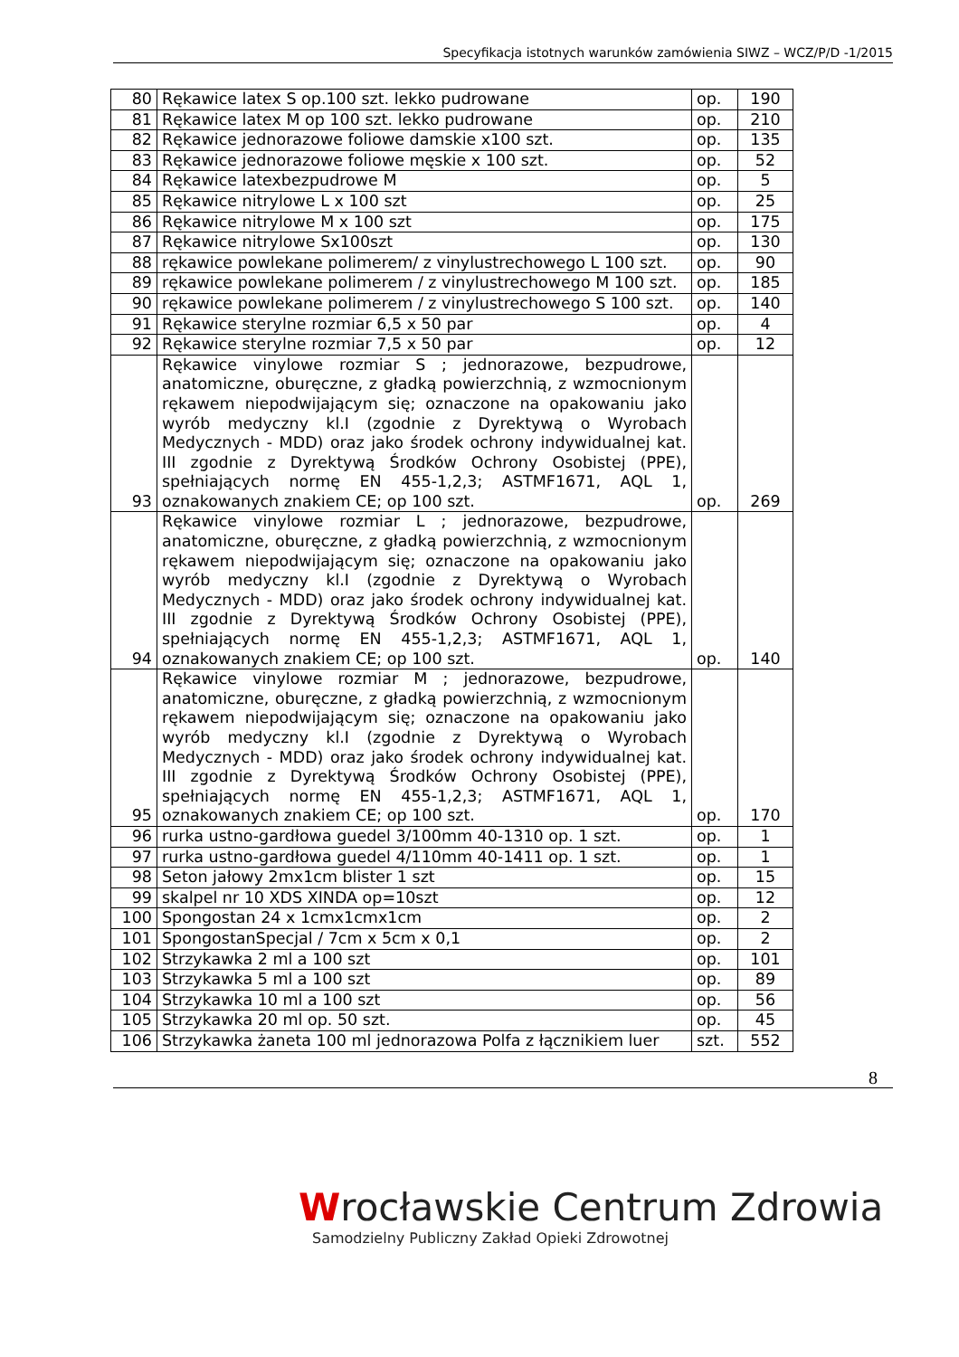Specyfikacja istotnych warunków zamówienia SIWZ – WCZ/P/D -1/2015
| 80 | Rękawice latex S op.100 szt. lekko pudrowane | op. | 190 |
| 81 | Rękawice latex M op 100 szt. lekko pudrowane | op. | 210 |
| 82 | Rękawice jednorazowe foliowe damskie x100 szt. | op. | 135 |
| 83 | Rękawice jednorazowe foliowe męskie x 100 szt. | op. | 52 |
| 84 | Rękawice latexbezpudrowe M | op. | 5 |
| 85 | Rękawice nitrylowe L x 100 szt | op. | 25 |
| 86 | Rękawice nitrylowe M x 100 szt | op. | 175 |
| 87 | Rękawice nitrylowe Sx100szt | op. | 130 |
| 88 | rękawice powlekane polimerem/ z vinylustrechowego L 100 szt. | op. | 90 |
| 89 | rękawice powlekane polimerem / z vinylustrechowego M 100 szt. | op. | 185 |
| 90 | rękawice powlekane polimerem / z vinylustrechowego S 100 szt. | op. | 140 |
| 91 | Rękawice sterylne rozmiar 6,5 x 50 par | op. | 4 |
| 92 | Rękawice sterylne rozmiar 7,5 x 50 par | op. | 12 |
| 93 | Rękawice vinylowe rozmiar S ; jednorazowe, bezpudrowe, anatomiczne, oburęczne, z gładką powierzchnią, z wzmocnionym rękawem niepodwijającym się; oznaczone na opakowaniu jako wyrób medyczny kl.I (zgodnie z Dyrektywą o Wyrobach Medycznych - MDD) oraz jako środek ochrony indywidualnej kat. III zgodnie z Dyrektywą Środków Ochrony Osobistej (PPE), spełniających normę EN 455-1,2,3; ASTMF1671, AQL 1, oznakowanych znakiem CE; op 100 szt. | op. | 269 |
| 94 | Rękawice vinylowe rozmiar L ; jednorazowe, bezpudrowe, anatomiczne, oburęczne, z gładką powierzchnią, z wzmocnionym rękawem niepodwijającym się; oznaczone na opakowaniu jako wyrób medyczny kl.I (zgodnie z Dyrektywą o Wyrobach Medycznych - MDD) oraz jako środek ochrony indywidualnej kat. III zgodnie z Dyrektywą Środków Ochrony Osobistej (PPE), spełniających normę EN 455-1,2,3; ASTMF1671, AQL 1, oznakowanych znakiem CE; op 100 szt. | op. | 140 |
| 95 | Rękawice vinylowe rozmiar M ; jednorazowe, bezpudrowe, anatomiczne, oburęczne, z gładką powierzchnią, z wzmocnionym rękawem niepodwijającym się; oznaczone na opakowaniu jako wyrób medyczny kl.I (zgodnie z Dyrektywą o Wyrobach Medycznych - MDD) oraz jako środek ochrony indywidualnej kat. III zgodnie z Dyrektywą Środków Ochrony Osobistej (PPE), spełniających normę EN 455-1,2,3; ASTMF1671, AQL 1, oznakowanych znakiem CE; op 100 szt. | op. | 170 |
| 96 | rurka ustno-gardłowa guedel 3/100mm 40-1310 op. 1 szt. | op. | 1 |
| 97 | rurka ustno-gardłowa guedel 4/110mm 40-1411 op. 1 szt. | op. | 1 |
| 98 | Seton jałowy 2mx1cm blister 1 szt | op. | 15 |
| 99 | skalpel nr 10 XDS XINDA op=10szt | op. | 12 |
| 100 | Spongostan 24 x 1cmx1cmx1cm | op. | 2 |
| 101 | SpongostanSpecjal / 7cm x 5cm x 0,1 | op. | 2 |
| 102 | Strzykawka 2 ml a 100 szt | op. | 101 |
| 103 | Strzykawka 5 ml a 100 szt | op. | 89 |
| 104 | Strzykawka 10 ml a 100 szt | op. | 56 |
| 105 | Strzykawka 20 ml op. 50 szt. | op. | 45 |
| 106 | Strzykawka żaneta 100 ml jednorazowa Polfa z łącznikiem luer | szt. | 552 |
8
Wrocławskie Centrum Zdrowia
Samodzielny Publiczny Zakład Opieki Zdrowotnej